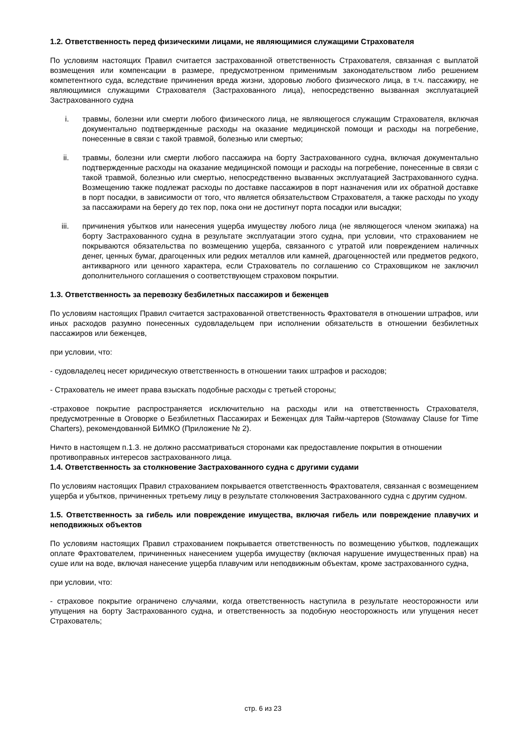1.2. Ответственность перед физическими лицами, не являющимися служащими Страхователя
По условиям настоящих Правил считается застрахованной ответственность Страхователя, связанная с выплатой возмещения или компенсации в размере, предусмотренном применимым законодательством либо решением компетентного суда, вследствие причинения вреда жизни, здоровью любого физического лица, в т.ч. пассажиру, не являющимися служащими Страхователя (Застрахованного лица), непосредственно вызванная эксплуатацией Застрахованного судна
i. травмы, болезни или смерти любого физического лица, не являющегося служащим Страхователя, включая документально подтвержденные расходы на оказание медицинской помощи и расходы на погребение, понесенные в связи с такой травмой, болезнью или смертью;
ii. травмы, болезни или смерти любого пассажира на борту Застрахованного судна, включая документально подтвержденные расходы на оказание медицинской помощи и расходы на погребение, понесенные в связи с такой травмой, болезнью или смертью, непосредственно вызванных эксплуатацией Застрахованного судна. Возмещению также подлежат расходы по доставке пассажиров в порт назначения или их обратной доставке в порт посадки, в зависимости от того, что является обязательством Страхователя, а также расходы по уходу за пассажирами на берегу до тех пор, пока они не достигнут порта посадки или высадки;
iii. причинения убытков или нанесения ущерба имуществу любого лица (не являющегося членом экипажа) на борту Застрахованного судна в результате эксплуатации этого судна, при условии, что страхованием не покрываются обязательства по возмещению ущерба, связанного с утратой или повреждением наличных денег, ценных бумаг, драгоценных или редких металлов или камней, драгоценностей или предметов редкого, антикварного или ценного характера, если Страхователь по соглашению со Страховщиком не заключил дополнительного соглашения о соответствующем страховом покрытии.
1.3. Ответственность за перевозку безбилетных пассажиров и беженцев
По условиям настоящих Правил считается застрахованной ответственность Фрахтователя в отношении штрафов, или иных расходов разумно понесенных судовладельцем при исполнении обязательств в отношении безбилетных пассажиров или беженцев,
при условии, что:
- судовладелец несет юридическую ответственность в отношении таких штрафов и расходов;
- Страхователь не имеет права взыскать подобные расходы с третьей стороны;
-страховое покрытие распространяется исключительно на расходы или на ответственность Страхователя, предусмотренные в Оговорке о Безбилетных Пассажирах и Беженцах для Тайм-чартеров (Stowaway Clause for Time Charters), рекомендованной БИМКО (Приложение № 2).
Ничто в настоящем п.1.3. не должно рассматриваться сторонами как предоставление покрытия в отношении противоправных интересов застрахованного лица.
1.4. Ответственность за столкновение Застрахованного судна с другими судами
По условиям настоящих Правил страхованием покрывается ответственность Фрахтователя, связанная с возмещением ущерба и убытков, причиненных третьему лицу в результате столкновения Застрахованного судна с другим судном.
1.5. Ответственность за гибель или повреждение имущества, включая гибель или повреждение плавучих и неподвижных объектов
По условиям настоящих Правил страхованием покрывается ответственность по возмещению убытков, подлежащих оплате Фрахтователем, причиненных нанесением ущерба имуществу (включая нарушение имущественных прав) на суше или на воде, включая нанесение ущерба плавучим или неподвижным объектам, кроме застрахованного судна,
при условии, что:
- страховое покрытие ограничено случаями, когда ответственность наступила в результате неосторожности или упущения на борту Застрахованного судна, и ответственность за подобную неосторожность или упущения несет Страхователь;
стр. 6 из 23